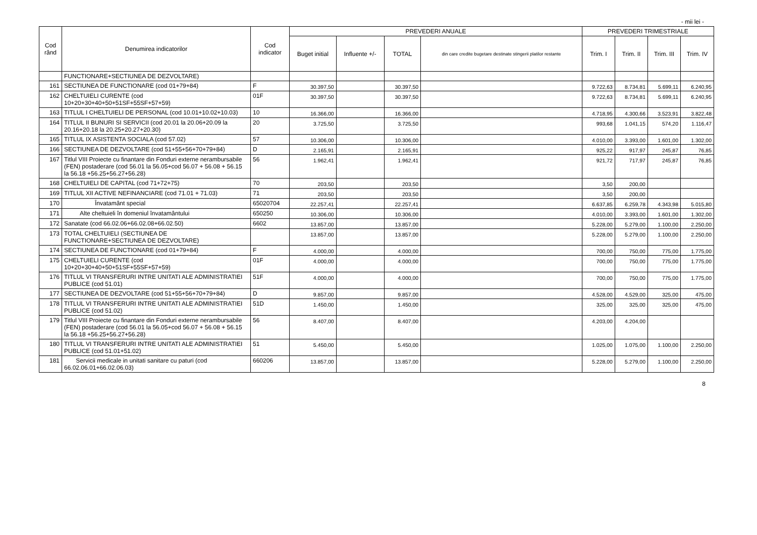- mii lei -
| Cod rând | Denumirea indicatorilor | Cod indicator | PREVEDERI ANUALE | | | | PREVEDERI TRIMESTRIALE | | | |
| --- | --- | --- | --- | --- | --- | --- | --- | --- | --- | --- |
| | | | Buget initial | Influente +/- | TOTAL | din care credite bugetare destinate stingerii platilor restante | Trim. I | Trim. II | Trim. III | Trim. IV |
| | FUNCTIONARE+SECTIUNEA DE DEZVOLTARE) | | | | | | | | | |
| 161 | SECTIUNEA DE FUNCTIONARE (cod 01+79+84) | F | 30.397,50 | | 30.397,50 | | 9.722,63 | 8.734,81 | 5.699,11 | 6.240,95 |
| 162 | CHELTUIELI CURENTE (cod 10+20+30+40+50+51SF+55SF+57+59) | 01F | 30.397,50 | | 30.397,50 | | 9.722,63 | 8.734,81 | 5.699,11 | 6.240,95 |
| 163 | TITLUL I CHELTUIELI DE PERSONAL (cod 10.01+10.02+10.03) | 10 | 16.366,00 | | 16.366,00 | | 4.718,95 | 4.300,66 | 3.523,91 | 3.822,48 |
| 164 | TITLUL II BUNURI SI SERVICII (cod 20.01 la 20.06+20.09 la 20.16+20.18 la 20.25+20.27+20.30) | 20 | 3.725,50 | | 3.725,50 | | 993,68 | 1.041,15 | 574,20 | 1.116,47 |
| 165 | TITLUL IX ASISTENTA SOCIALA (cod 57.02) | 57 | 10.306,00 | | 10.306,00 | | 4.010,00 | 3.393,00 | 1.601,00 | 1.302,00 |
| 166 | SECTIUNEA DE DEZVOLTARE (cod 51+55+56+70+79+84) | D | 2.165,91 | | 2.165,91 | | 925,22 | 917,97 | 245,87 | 76,85 |
| 167 | Titlul VIII Proiecte cu finantare din Fonduri externe nerambursabile (FEN) postaderare (cod 56.01 la 56.05+cod 56.07 + 56.08 + 56.15 la 56.18 +56.25+56.27+56.28) | 56 | 1.962,41 | | 1.962,41 | | 921,72 | 717,97 | 245,87 | 76,85 |
| 168 | CHELTUIELI DE CAPITAL (cod 71+72+75) | 70 | 203,50 | | 203,50 | | 3,50 | 200,00 | | |
| 169 | TITLUL XII ACTIVE NEFINANCIARE (cod 71.01 + 71.03) | 71 | 203,50 | | 203,50 | | 3,50 | 200,00 | | |
| 170 | Învatamânt special | 65020704 | 22.257,41 | | 22.257,41 | | 6.637,85 | 6.259,78 | 4.343,98 | 5.015,80 |
| 171 | Alte cheltuieli în domeniul învatamântului | 650250 | 10.306,00 | | 10.306,00 | | 4.010,00 | 3.393,00 | 1.601,00 | 1.302,00 |
| 172 | Sanatate (cod 66.02.06+66.02.08+66.02.50) | 6602 | 13.857,00 | | 13.857,00 | | 5.228,00 | 5.279,00 | 1.100,00 | 2.250,00 |
| 173 | TOTAL CHELTUIELI (SECTIUNEA DE FUNCTIONARE+SECTIUNEA DE DEZVOLTARE) | | 13.857,00 | | 13.857,00 | | 5.228,00 | 5.279,00 | 1.100,00 | 2.250,00 |
| 174 | SECTIUNEA DE FUNCTIONARE (cod 01+79+84) | F | 4.000,00 | | 4.000,00 | | 700,00 | 750,00 | 775,00 | 1.775,00 |
| 175 | CHELTUIELI CURENTE (cod 10+20+30+40+50+51SF+55SF+57+59) | 01F | 4.000,00 | | 4.000,00 | | 700,00 | 750,00 | 775,00 | 1.775,00 |
| 176 | TITLUL VI TRANSFERURI INTRE UNITATI ALE ADMINISTRATIEI PUBLICE (cod 51.01) | 51F | 4.000,00 | | 4.000,00 | | 700,00 | 750,00 | 775,00 | 1.775,00 |
| 177 | SECTIUNEA DE DEZVOLTARE (cod 51+55+56+70+79+84) | D | 9.857,00 | | 9.857,00 | | 4.528,00 | 4.529,00 | 325,00 | 475,00 |
| 178 | TITLUL VI TRANSFERURI INTRE UNITATI ALE ADMINISTRATIEI PUBLICE (cod 51.02) | 51D | 1.450,00 | | 1.450,00 | | 325,00 | 325,00 | 325,00 | 475,00 |
| 179 | Titlul VIII Proiecte cu finantare din Fonduri externe nerambursabile (FEN) postaderare (cod 56.01 la 56.05+cod 56.07 + 56.08 + 56.15 la 56.18 +56.25+56.27+56.28) | 56 | 8.407,00 | | 8.407,00 | | 4.203,00 | 4.204,00 | | |
| 180 | TITLUL VI TRANSFERURI INTRE UNITATI ALE ADMINISTRATIEI PUBLICE (cod 51.01+51.02) | 51 | 5.450,00 | | 5.450,00 | | 1.025,00 | 1.075,00 | 1.100,00 | 2.250,00 |
| 181 | Servicii medicale in unitati sanitare cu paturi (cod 66.02.06.01+66.02.06.03) | 660206 | 13.857,00 | | 13.857,00 | | 5.228,00 | 5.279,00 | 1.100,00 | 2.250,00 |
8